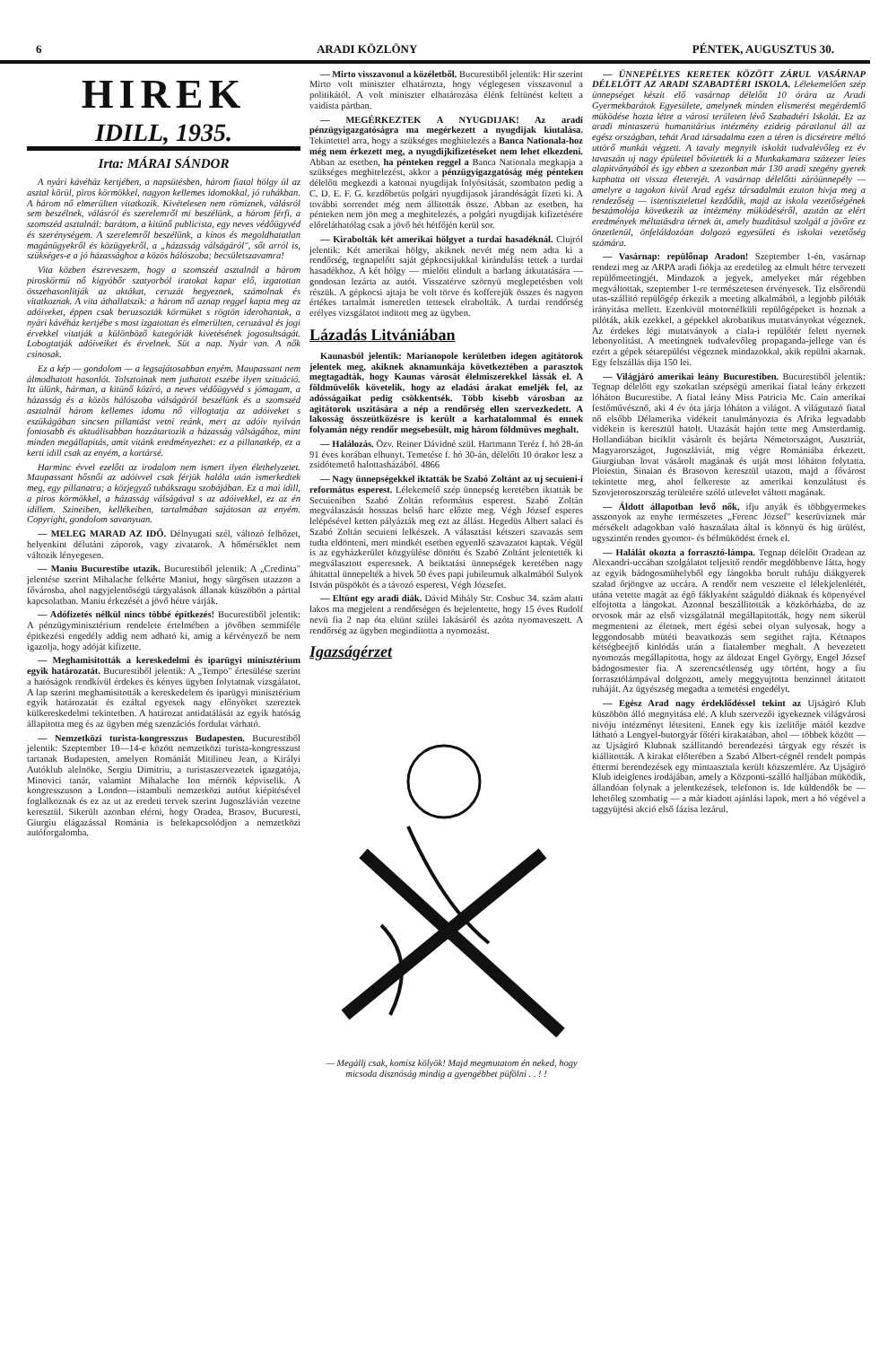6 ARADI KÖZLÖNY PÉNTEK, AUGUSZTUS 30.
HIREK
IDILL, 1935.
Irta: MÁRAI SÁNDOR
A nyári kávéház kertjében, a napsütésben, három fiatal hölgy ül az asztal körül, piros körmökkel, nagyon kellemes idomokkal, jó ruhákban. A három nő elmerülten vitatkozik. Kivételesen nem römiznek, válásról sem beszélnek, válásról és szerelemről mi beszélünk, a három férfi, a szomszéd asztalnál: barátom, a kitünő publicista, egy neves védőügyvéd és szerénységem. A szerelemről beszélünk, a kínos és megoldhatatlan magánügyekről és közügyekről, a „házasság válságáról", sőt arról is, szükséges-e a jó házassághoz a közös hálószoba; becsületszavamra!
Vita közben észreveszem, hogy a szomszéd asztalnál a három piroskörmü nő kigyóbőr szatyorból iratokat kapar elő, izgatottan összehasonlitják az aktákat, ceruzát hegyeznek, számolnak és vitatkoznak. A vita áthallatszik: a három nő aznap reggel kapta meg az adóiveket, éppen csak beruzsozták körmüket s rögtön iderohantak, a nyári kávéház kertjébe s most izgatottan és elmerülten, ceruzával és jogi érvekkel vitatják a különböző kategóriák kivetésének jogosultságát. Lobogtatják adóiveiket és érvelnek. Süt a nap. Nyár van. A nők csinosak.
Ez a kép — gondolom — a legsajátosabban enyém. Maupassant nem álmodhatott hasonlót. Tolsztoinak nem juthatott eszébe ilyen szituáció. Itt ülünk, hárman, a kitünő közíró, a neves védőügyvéd s jómagam, a házasság és a közös hálószoba válságáról beszélünk és a szomszéd asztalnál három kellemes idomu nő villogtatja az adóiveket s eszükágában sincsen pillantást vetni reánk, mert az adóiv nyilván fontosabb és aktuálisabban hozzátartozik a házasság válságához, mint minden megállapitás, amit vitánk eredményezhet: ez a pillanatkép, ez a kerti idill csak az enyém, a kortársé.
Harminc évvel ezelőtt az irodalom nem ismert ilyen élethelyzetet. Maupassant hősnői az adóivvel csak férjük halála után ismerkedtek meg, egy pillanatra; a közjegyző tubákszagu szobájában. Ez a mai idill, a piros körmökkel, a házasság válságával s az adóivekkel, ez az én idillem. Szineiben, kellékeiben, tartalmában sajátosan az enyém. Copyright, gondolom savanyuan.
— MELEG MARAD AZ IDŐ. Délnyugati szél, változó felhőzet, helyenkint délutáni záporok, vagy zivatarok. A hőmérséklet nem változik lényegesen.
— Maniu Bucurestibe utazik. Bucurestiből jelentik: A „Credinta" jelentése szerint Mihalache felkérte Maniut, hogy sürgősen utazzon a fővárosba, ahol nagyjelentőségü tárgyalások állanak küszöbön a párttal kapcsolatban. Maniu érkezését a jövő hétre várják.
— Adófizetés nélkül nincs többé építkezés! Bucurestiből jelentik: A pénzügyminisztérium rendelete értelmében a jövőben semmiféle épitkezési engedély addig nem adható ki, amig a kérvényező be nem igazolja, hogy adóját kifizette.
— Meghamisitották a kereskedelmi és iparügyi minisztérium egyik határozatát. Bucurestiből jelentik: A „Tempo" értesülése szerint a hatóságok rendkívül érdekes és kényes ügyben folytatnak vizsgálatot. A lap szerint meghamisitották a kereskedelem és iparügyi minisztérium egyik határozatát és ezáltal egyesek nagy előnyöket szereztek külkereskedelmi tekintetben. A határozat antidatálását az egyik hatóság állapitotta meg és az ügyben még szenzációs fordulat várható.
— Nemzetközi turista-kongresszus Budapesten. Bucurestiből jelentik: Szeptember 10—14-e között nemzetközi turista-kongresszust tartanak Budapesten, amelyen Romániát Mitilineu Jean, a Királyi Autóklub alelnöke, Sergiu Dimitriu, a turistaszervezetek igazgatója, Minovici tanár, valamint Mihalache Ion mérnök képviselik. A kongresszuson a London—istambuli nemzetközi autóut kiépitésével foglalkoznak és ez az ut az eredeti tervek szerint Jugoszlávián vezetne keresztül. Sikerült azonban elérni, hogy Oradea, Brasov, Bucuresti, Giurgiu elágazással Románia is belekapcsolódjon a nemzetközi autóforgalomba.
— Mirto visszavonul a közéletből. Bucurestiből jelentik: Hir szerint Mirto volt miniszter elhatározta, hogy véglegesen visszavonul a politikától. A volt miniszter elhatározása élénk feltünést keltett a vaidista pártban.
— MEGÉRKEZTEK A NYUGDIJAK! Az aradi pénzügyigazgatóságra ma megérkezett a nyugdijak kiutalása. Tekintettel arra, hogy a szükséges meghitelezés a Banca Nationala-hoz még nem érkezett meg, a nyugdijkifizetéseket nem lehet elkezdeni. Abban az esetben, ha pénteken reggel a Banca Nationala megkapja a szükséges meghitelezést, akkor a pénzügyigazgatóság még pénteken délelőtt megkezdi a katonai nyugdijak folyósítását, szombaton pedig a C. D. E. F. G. kezdőbetüs polgári nyugdijasok járandóságát fizeti ki. A további sorrendet még nem állitották össze. Abban az esetben, ha pénteken nem jön meg a meghitelezés, a polgári nyugdijak kifizetésére előreláthatólag csak a jövő hét hétfőjén kerül sor.
— Kirabolták két amerikai hölgyet a turdai hasadéknál. Clujról jelentik: Két amerikai hölgy, akiknek nevét még nem adta ki a rendőrség, tegnapelőtt saját gépkocsijukkal kirándulást tettek a turdai hasadékhoz. A két hölgy — mielőtt elindult a barlang átkutatására — gondosan lezárta az autót. Visszatérve szörnyü meglepetésben volt részük. A gépkocsi ajtaja be volt törve és kofferejük összes és nagyon értékes tartalmát ismeretlen tettesek elrabolták. A turdai rendőrség erélyes vizsgálatot inditott meg az ügyben.
Lázadás Litvániában
Kaunasból jelentik: Marianopole kerületben idegen agitátorok jelentek meg, akiknek aknamunkája következtében a parasztok megtagadták, hogy Kaunas városát élelmiszerekkel lássák el. A földmüvelők követelik, hogy az eladási árakat emeljék fel, az adósságaikat pedig csökkentsék. Több kisebb városban az agitátorok uszitására a nép a rendőrség ellen szervezkedett. A lakosság összeütközésre is került a karhatalommal és ennek folyamán négy rendőr megsebesült, mig három földmüves meghalt.
— Halálozás. Özv. Reiner Dávidné szül. Hartmann Teréz f. hó 28-án 91 éves korában elhunyt. Temetése f. hó 30-án, délelőtt 10 órakor lesz a zsidótemető halottasházából. 4866
— Nagy ünnepségekkel iktatták be Szabó Zoltánt az uj secuieni-i református esperest. Lélekemelő szép ünnepség keretében iktatták be Secuieniben Szabó Zoltán református esperest. Szabó Zoltán megválaszását hosszas belső harc előzte meg. Végh József esperes lelépésével ketten pályázták meg ezt az állást. Hegedüs Albert salaci és Szabó Zoltán secuieni lelkészek. A választást kétszeri szavazás sem tudta eldönteni, mert mindkét esetben egyenlő szavazatot kaptak. Végül is az egyházkerület közgyülése döntött és Szabó Zoltánt jelentették ki megválasztott esperesnek. A beiktatási ünnepségek keretében nagy áhitattal ünnepelték a hivek 50 éves papi jubileumuk alkalmából Sulyok István püspököt és a távozó esperest, Végh Józsefet.
— Eltünt egy aradi diák. Dávid Mihály Str. Cosbuc 34. szám alatti lakos ma megjelent a rendőrségen és bejelentette, hogy 15 éves Rudolf nevü fia 2 nap óta eltünt szülei lakásáról és azóta nyomaveszett. A rendőrség az ügyben megindította a nyomozást.
Igazságérzet
— Megállj csak, komisz kölyök! Majd megmutatom én neked, hogy micsoda disznóság mindig a gyengébbet püfölni . . ! !
— ÜNNEPÉLYES KERETEK KÖZÖTT ZÁRUL VASÁRNAP DÉLELŐTT AZ ARADI SZABADTÉRI ISKOLA. Lélekemelően szép ünnepséget készit elő vasárnap délelőtt 10 órára az Aradi Gyermekbarátok Egyesülete, amelynek minden elismerést megérdemlő müködése hozta létre a városi területen lévő Szabadtéri Iskolát. Ez az aradi mintaszerü humanitárius intézmény ezideig páratlanul áll az egész országban, tehát Arad társadalma ezen a téren is dicséretre méltó uttörő munkát végzett. A tavaly megnyilt iskolát tudvalévőleg ez év tavaszán uj nagy épülettel bővitették ki a Munkakamara százezer leies alapitványából és igy ebben a szezonban már 130 aradi szegény gyerek kaphatta ott vissza életerejét. A vasárnap délelőtti záróünnepély — amelyre a tagokon kivül Arad egész társadalmát ezuton hivja meg a rendezőség — istentisztelettel kezdődik, majd az iskola vezetőségének beszámolója következik az intézmény müködéséről, azután az elért eredmények méltatásdra térnek át, amely buzditásul szolgál a jövőre ez önzetlenül, önfeláldozóan dolgozó egyesületi és iskolai vezetőség számára.
— Vasárnap: repülőnap Aradon! Szeptember 1-én, vasárnap rendezi meg az ARPA aradi fiókja az eredetileg az elmult hétre tervezett repülőmeetingjét. Mindazok a jegyek, amelyeket már régebben megváltottak, szeptember 1-re természetesen érvényesek. Tiz elsőrendü utas-szállitó repülőgép érkezik a meeting alkalmából, a legjobb pilóták irányitása mellett. Ezenkivül motornélküli repülőgépeket is hoznak a pilóták, akik ezekkel, a gépekkel akrobatikus mutatványokat végeznek. Az érdekes légi mutatványok a ciala-i repülőtér felett nyernek lebonyolitást. A meetingnek tudvalevőleg propaganda-jellege van és ezért a gépek sétarepülést végeznek mindazokkal, akik repülni akarnak. Egy felszállás dija 150 lei.
— Világjáró amerikai leány Bucurestiben. Bucurestiből jelentik: Tegnap délelőtt egy szokatlan szépségü amerikai fiatal leány érkezett lóháton Bucurestibe. A fiatal leány Miss Patricia Mc. Cain amerikai festőművésznő, aki 4 év óta járja lóháton a világot. A világutazó fiatal nő elsőbb Délamerika vidékeit tanulmányozta és Afrika legvadabb vidékein is keresztül hatolt. Utazását hajón tette meg Amsterdamig. Hollandiában biciklit vásárolt és bejárta Németországot, Ausztriát, Magyarországot, Jugoszláviát, mig végre Romániába érkezett. Giurgiuban lovat vásárolt magának és utját most lóháton folytatta. Ploiestin, Sinaian és Brasovon keresztül utazott, majd a fővárost tekintette meg, ahol felkereste az amerikai konzulátust és Szovjetoroszország területére szóló utlevelet váltott magának.
— Áldott állapotban levő nők, ifju anyák és többgyermekes asszonyok az enyhe természetes „Ferenc József" keserüviznek már mérsékelt adagokban való használata által is könnyü és hig ürülést, ugyszintén rendes gyomor- és bélmüködést érnek el.
— Halálát okozta a forrasztó-lámpa. Tegnap délelőtt Oradean az Alexandri-uccában szolgálatot teljesitő rendőr megdöbbenve látta, hogy az egyik bádogosmühelyből egy lángokba borult ruháju diákgyerek szalad őrjöngve az uccára. A rendőr nem vesztette el lélekjelenlétét, utána vetette magát az égő fáklyaként száguldó diáknak és köpenyével elfojtotta a lángokat. Azonnal beszállitották a közkórházba, de az orvosok már az első vizsgálatnál megállapitották, hogy nem sikerül megmenteni az életnek, mert égési sebei olyan sulyosak, hogy a leggondosabb mütéti beavatkozás sem segithet rajta. Kétnapos kétségbeejtő kinlódás után a fiatalember meghalt. A bevezetett nyomozás megállapitotta, hogy az áldozat Engel György, Engel József bádogosmester fia. A szerencsétlenség ugy történt, hogy a fiu forrasztólámpával dolgozott, amely meggyujtotta benzinnel átitatott ruháját. Az ügyészség megadta a temetési engedélyt.
— Egész Arad nagy érdeklődéssel tekint az Ujságiró Klub küszöbön álló megnyitása elé. A klub szervezői igyekeznek világvárosi nivóju intézményt létesiteni. Ennek egy kis izelitője mától kezdve látható a Lengyel-butorgyár főtéri kirakatában, ahol — többek között — az Ujságiró Klubnak szállitandó berendezési tárgyak egy részét is kiállitották. A kirakat előterében a Szabó Albert-cégnél rendelt pompás éttermi berendezések egy mintaasztala került közszemlére. Az Ujságiró Klub ideiglenes irodájában, amely a Központi-szálló halljában müködik, állandóan folynak a jelentkezések, telefonon is. Ide küldendők be — lehetőleg szombatig — a már kiadott ajánlási lapok, mert a hó végével a taggyüjtési akció első fázisa lezárul.